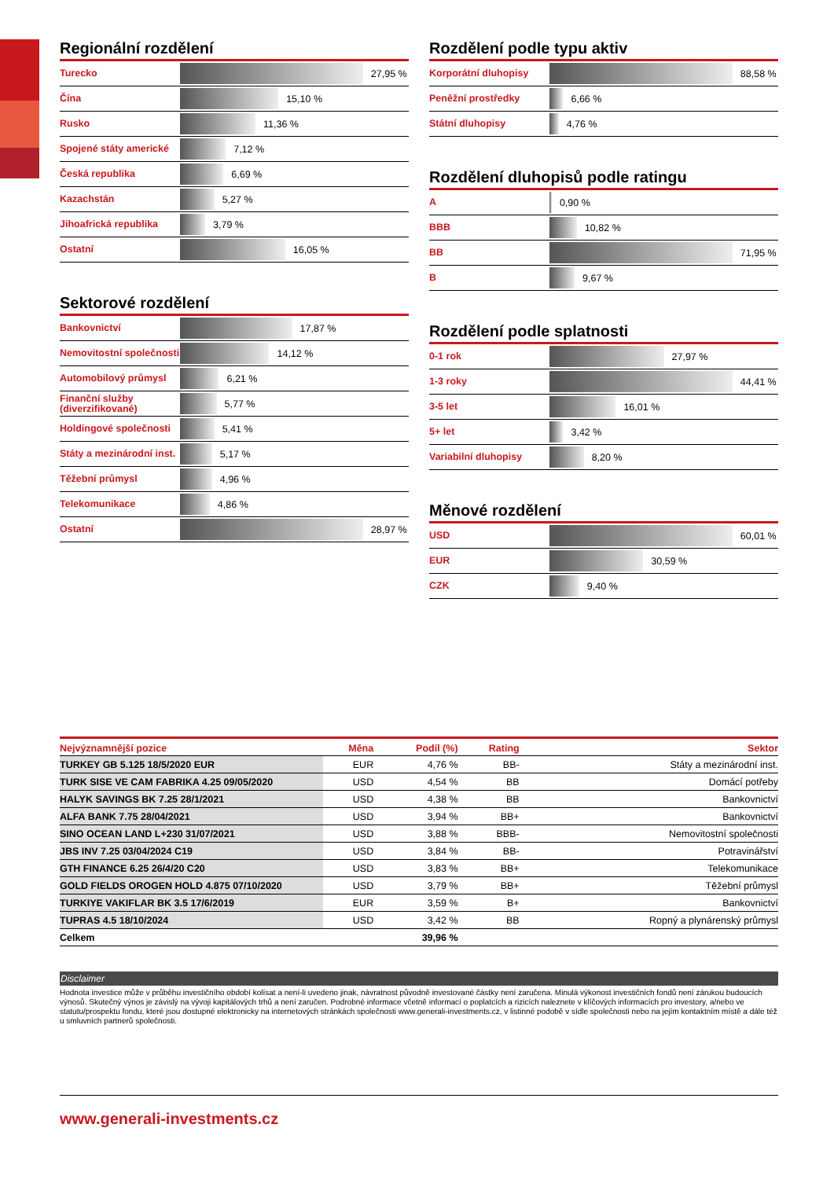Regionální rozdělení
| Turecko | 27,95 % |
| Čína | 15,10 % |
| Rusko | 11,36 % |
| Spojené státy americké | 7,12 % |
| Česká republika | 6,69 % |
| Kazachstán | 5,27 % |
| Jihoafrická republika | 3,79 % |
| Ostatní | 16,05 % |
Sektorové rozdělení
| Bankovnictví | 17,87 % |
| Nemovitostní společnosti | 14,12 % |
| Automobilový průmysl | 6,21 % |
| Finanční služby (diverzifikované) | 5,77 % |
| Holdingové společnosti | 5,41 % |
| Státy a mezinárodní inst. | 5,17 % |
| Těžební průmysl | 4,96 % |
| Telekomunikace | 4,86 % |
| Ostatní | 28,97 % |
Rozdělení podle typu aktiv
| Korporátní dluhopisy | 88,58 % |
| Peněžní prostředky | 6,66 % |
| Státní dluhopisy | 4,76 % |
Rozdělení dluhopisů podle ratingu
| A | 0,90 % |
| BBB | 10,82 % |
| BB | 71,95 % |
| B | 9,67 % |
Rozdělení podle splatnosti
| 0-1 rok | 27,97 % |
| 1-3 roky | 44,41 % |
| 3-5 let | 16,01 % |
| 5+ let | 3,42 % |
| Variabilní dluhopisy | 8,20 % |
Měnové rozdělení
| USD | 60,01 % |
| EUR | 30,59 % |
| CZK | 9,40 % |
| Nejvýznamnější pozice | Měna | Podíl (%) | Rating | Sektor |
| --- | --- | --- | --- | --- |
| TURKEY GB 5.125 18/5/2020 EUR | EUR | 4,76 % | BB- | Státy a mezinárodní inst. |
| TURK SISE VE CAM FABRIKA 4.25 09/05/2020 | USD | 4,54 % | BB | Domácí potřeby |
| HALYK SAVINGS BK 7.25 28/1/2021 | USD | 4,38 % | BB | Bankovnictví |
| ALFA BANK 7.75 28/04/2021 | USD | 3,94 % | BB+ | Bankovnictví |
| SINO OCEAN LAND L+230 31/07/2021 | USD | 3,88 % | BBB- | Nemovitostní společnosti |
| JBS INV 7.25 03/04/2024 C19 | USD | 3,84 % | BB- | Potravinářství |
| GTH FINANCE 6.25 26/4/20 C20 | USD | 3,83 % | BB+ | Telekomunikace |
| GOLD FIELDS OROGEN HOLD 4.875 07/10/2020 | USD | 3,79 % | BB+ | Těžební průmysl |
| TURKIYE VAKIFLAR BK 3.5 17/6/2019 | EUR | 3,59 % | B+ | Bankovnictví |
| TUPRAS 4.5 18/10/2024 | USD | 3,42 % | BB | Ropný a plynárenský průmysl |
| Celkem | | 39,96 % | | |
Disclaimer
Hodnota investice může v průběhu investičního období kolísat a není-li uvedeno jinak, návratnost původně investované částky není zaručena. Minulá výkonost investičních fondů není zárukou budoucích výnosů. Skutečný výnos je závislý na vývoji kapitálových trhů a není zaručen. Podrobné informace včetně informací o poplatcích a rizicích naleznete v klíčových informacích pro investory, a/nebo ve statutu/prospektu fondu, které jsou dostupné elektronicky na internetových stránkách společnosti www.generali-investments.cz, v listinné podobě v sídle společnosti nebo na jejím kontaktním místě a dále též u smluvních partnerů společnosti.
www.generali-investments.cz